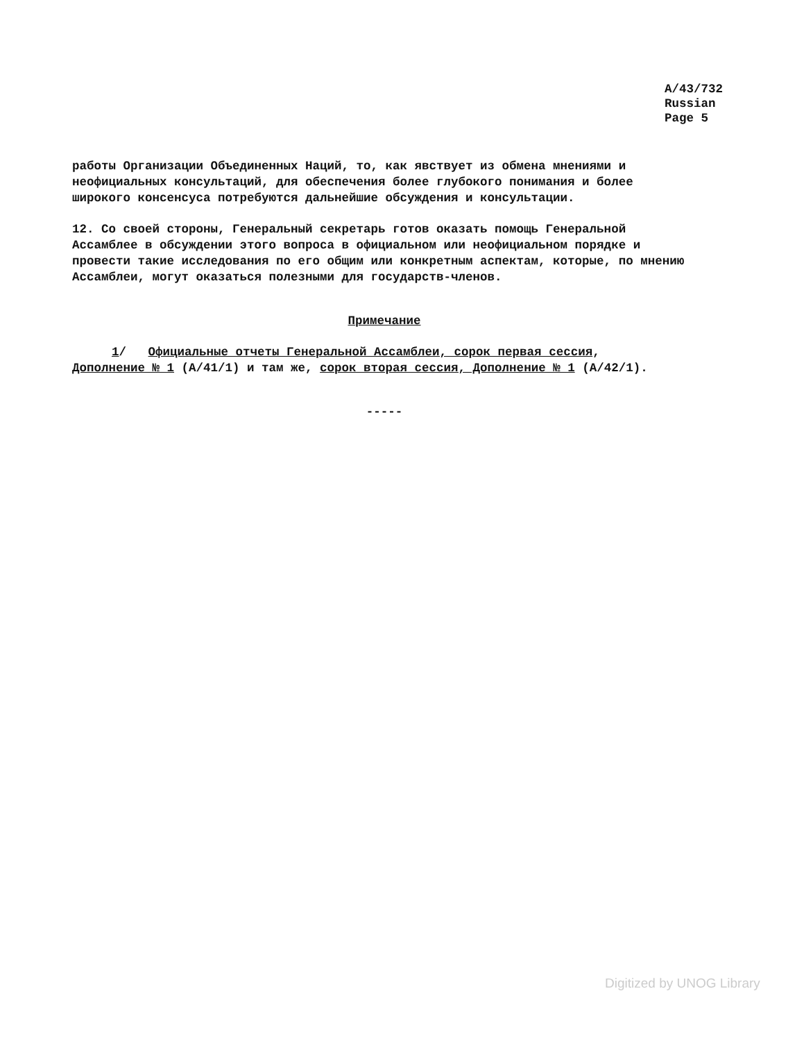A/43/732
Russian
Page 5
работы Организации Объединенных Наций, то, как явствует из обмена мнениями и неофициальных консультаций, для обеспечения более глубокого понимания и более широкого консенсуса потребуются дальнейшие обсуждения и консультации.
12. Со своей стороны, Генеральный секретарь готов оказать помощь Генеральной Ассамблее в обсуждении этого вопроса в официальном или неофициальном порядке и провести такие исследования по его общим или конкретным аспектам, которые, по мнению Ассамблеи, могут оказаться полезными для государств-членов.
Примечание
1/ Официальные отчеты Генеральной Ассамблеи, сорок первая сессия,
Дополнение № 1 (A/41/1) и там же, сорок вторая сессия, Дополнение № 1 (A/42/1).
-----
Digitized by UNOG Library